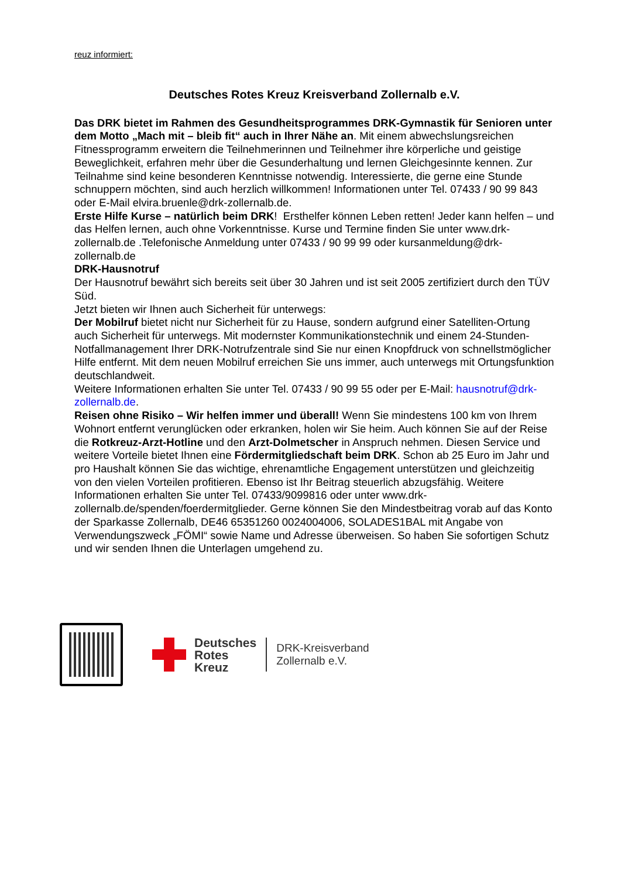reuz informiert:
Deutsches Rotes Kreuz Kreisverband Zollernalb e.V.
Das DRK bietet im Rahmen des Gesundheitsprogrammes DRK-Gymnastik für Senioren unter dem Motto „Mach mit – bleib fit“ auch in Ihrer Nähe an. Mit einem abwechslungsreichen Fitnessprogramm erweitern die Teilnehmerinnen und Teilnehmer ihre körperliche und geistige Beweglichkeit, erfahren mehr über die Gesunderhaltung und lernen Gleichgesinnte kennen. Zur Teilnahme sind keine besonderen Kenntnisse notwendig. Interessierte, die gerne eine Stunde schnuppern möchten, sind auch herzlich willkommen! Informationen unter Tel. 07433 / 90 99 843 oder E-Mail elvira.bruenle@drk-zollernalb.de.
Erste Hilfe Kurse – natürlich beim DRK! Ersthelfer können Leben retten! Jeder kann helfen – und das Helfen lernen, auch ohne Vorkenntnisse. Kurse und Termine finden Sie unter www.drk-zollernalb.de .Telefonische Anmeldung unter 07433 / 90 99 99 oder kursanmeldung@drk-zollernalb.de
DRK-Hausnotruf
Der Hausnotruf bewährt sich bereits seit über 30 Jahren und ist seit 2005 zertifiziert durch den TÜV Süd.
Jetzt bieten wir Ihnen auch Sicherheit für unterwegs:
Der Mobilruf bietet nicht nur Sicherheit für zu Hause, sondern aufgrund einer Satelliten-Ortung auch Sicherheit für unterwegs. Mit modernster Kommunikationstechnik und einem 24-Stunden-Notfallmanagement Ihrer DRK-Notrufzentrale sind Sie nur einen Knopfdruck von schnellstmöglicher Hilfe entfernt. Mit dem neuen Mobilruf erreichen Sie uns immer, auch unterwegs mit Ortungsfunktion deutschlandweit.
Weitere Informationen erhalten Sie unter Tel. 07433 / 90 99 55 oder per E-Mail: hausnotruf@drk-zollernalb.de.
Reisen ohne Risiko – Wir helfen immer und überall! Wenn Sie mindestens 100 km von Ihrem Wohnort entfernt verunglücken oder erkranken, holen wir Sie heim. Auch können Sie auf der Reise die Rotkreuz-Arzt-Hotline und den Arzt-Dolmetscher in Anspruch nehmen. Diesen Service und weitere Vorteile bietet Ihnen eine Fördermitgliedschaft beim DRK. Schon ab 25 Euro im Jahr und pro Haushalt können Sie das wichtige, ehrenamtliche Engagement unterstützen und gleichzeitig von den vielen Vorteilen profitieren. Ebenso ist Ihr Beitrag steuerlich abzugsfähig. Weitere Informationen erhalten Sie unter Tel. 07433/9099816 oder unter www.drk-zollernalb.de/spenden/foerdermitglieder. Gerne können Sie den Mindestbeitrag vorab auf das Konto der Sparkasse Zollernalb, DE46 65351260 0024004006, SOLADES1BAL mit Angabe von Verwendungszweck „FÖMI“ sowie Name und Adresse überweisen. So haben Sie sofortigen Schutz und wir senden Ihnen die Unterlagen umgehend zu.
Deutsches
Rotes
Kreuz
DRK-Kreisverband
Zollernalb e.V.